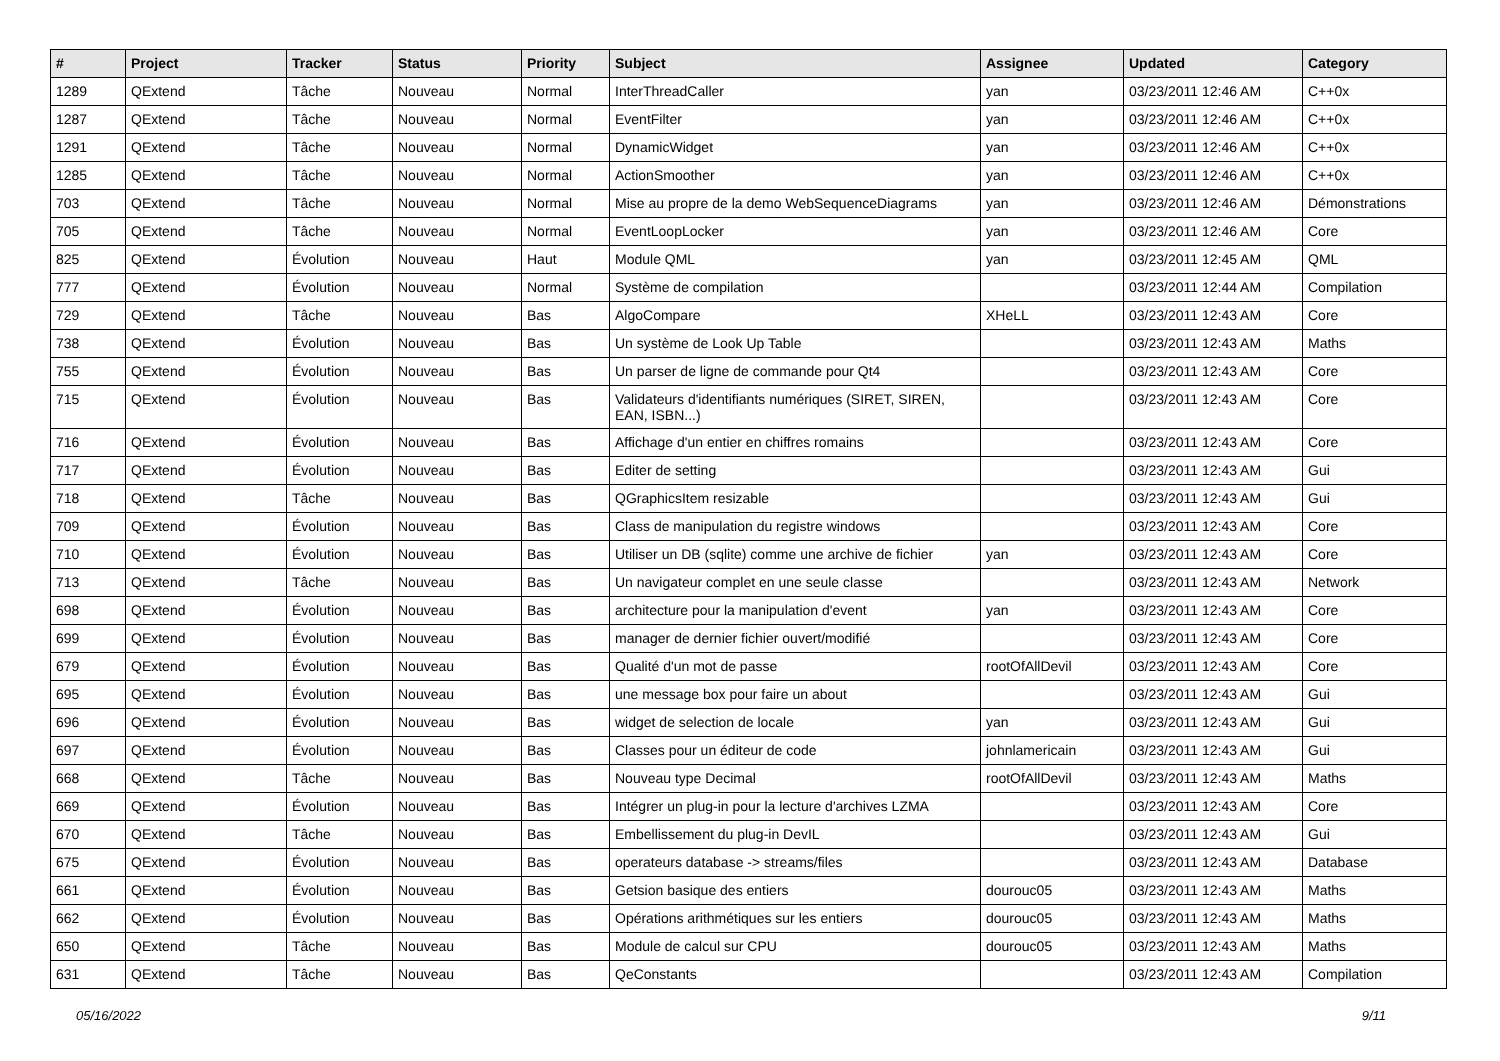| # | Project | Tracker | Status | Priority | Subject | Assignee | Updated | Category |
| --- | --- | --- | --- | --- | --- | --- | --- | --- |
| 1289 | QExtend | Tâche | Nouveau | Normal | InterThreadCaller | yan | 03/23/2011 12:46 AM | C++0x |
| 1287 | QExtend | Tâche | Nouveau | Normal | EventFilter | yan | 03/23/2011 12:46 AM | C++0x |
| 1291 | QExtend | Tâche | Nouveau | Normal | DynamicWidget | yan | 03/23/2011 12:46 AM | C++0x |
| 1285 | QExtend | Tâche | Nouveau | Normal | ActionSmoother | yan | 03/23/2011 12:46 AM | C++0x |
| 703 | QExtend | Tâche | Nouveau | Normal | Mise au propre de la demo WebSequenceDiagrams | yan | 03/23/2011 12:46 AM | Démonstrations |
| 705 | QExtend | Tâche | Nouveau | Normal | EventLoopLocker | yan | 03/23/2011 12:46 AM | Core |
| 825 | QExtend | Évolution | Nouveau | Haut | Module QML | yan | 03/23/2011 12:45 AM | QML |
| 777 | QExtend | Évolution | Nouveau | Normal | Système de compilation | | 03/23/2011 12:44 AM | Compilation |
| 729 | QExtend | Tâche | Nouveau | Bas | AlgoCompare | XHeLL | 03/23/2011 12:43 AM | Core |
| 738 | QExtend | Évolution | Nouveau | Bas | Un système de Look Up Table | | 03/23/2011 12:43 AM | Maths |
| 755 | QExtend | Évolution | Nouveau | Bas | Un parser de ligne de commande pour Qt4 | | 03/23/2011 12:43 AM | Core |
| 715 | QExtend | Évolution | Nouveau | Bas | Validateurs d'identifiants numériques (SIRET, SIREN, EAN, ISBN...) | | 03/23/2011 12:43 AM | Core |
| 716 | QExtend | Évolution | Nouveau | Bas | Affichage d'un entier en chiffres romains | | 03/23/2011 12:43 AM | Core |
| 717 | QExtend | Évolution | Nouveau | Bas | Editer de setting | | 03/23/2011 12:43 AM | Gui |
| 718 | QExtend | Tâche | Nouveau | Bas | QGraphicsItem resizable | | 03/23/2011 12:43 AM | Gui |
| 709 | QExtend | Évolution | Nouveau | Bas | Class de manipulation du registre windows | | 03/23/2011 12:43 AM | Core |
| 710 | QExtend | Évolution | Nouveau | Bas | Utiliser un DB (sqlite) comme une archive de fichier | yan | 03/23/2011 12:43 AM | Core |
| 713 | QExtend | Tâche | Nouveau | Bas | Un navigateur complet en une seule classe | | 03/23/2011 12:43 AM | Network |
| 698 | QExtend | Évolution | Nouveau | Bas | architecture pour la manipulation d'event | yan | 03/23/2011 12:43 AM | Core |
| 699 | QExtend | Évolution | Nouveau | Bas | manager de dernier fichier ouvert/modifié | | 03/23/2011 12:43 AM | Core |
| 679 | QExtend | Évolution | Nouveau | Bas | Qualité d'un mot de passe | rootOfAllDevil | 03/23/2011 12:43 AM | Core |
| 695 | QExtend | Évolution | Nouveau | Bas | une message box pour faire un about | | 03/23/2011 12:43 AM | Gui |
| 696 | QExtend | Évolution | Nouveau | Bas | widget de selection de locale | yan | 03/23/2011 12:43 AM | Gui |
| 697 | QExtend | Évolution | Nouveau | Bas | Classes pour un éditeur de code | johnlamericain | 03/23/2011 12:43 AM | Gui |
| 668 | QExtend | Tâche | Nouveau | Bas | Nouveau type Decimal | rootOfAllDevil | 03/23/2011 12:43 AM | Maths |
| 669 | QExtend | Évolution | Nouveau | Bas | Intégrer un plug-in pour la lecture d'archives LZMA | | 03/23/2011 12:43 AM | Core |
| 670 | QExtend | Tâche | Nouveau | Bas | Embellissement du plug-in DevIL | | 03/23/2011 12:43 AM | Gui |
| 675 | QExtend | Évolution | Nouveau | Bas | operateurs database -> streams/files | | 03/23/2011 12:43 AM | Database |
| 661 | QExtend | Évolution | Nouveau | Bas | Getsion basique des entiers | dourouc05 | 03/23/2011 12:43 AM | Maths |
| 662 | QExtend | Évolution | Nouveau | Bas | Opérations arithmétiques sur les entiers | dourouc05 | 03/23/2011 12:43 AM | Maths |
| 650 | QExtend | Tâche | Nouveau | Bas | Module de calcul sur CPU | dourouc05 | 03/23/2011 12:43 AM | Maths |
| 631 | QExtend | Tâche | Nouveau | Bas | QeConstants | | 03/23/2011 12:43 AM | Compilation |
05/16/2022 9/11